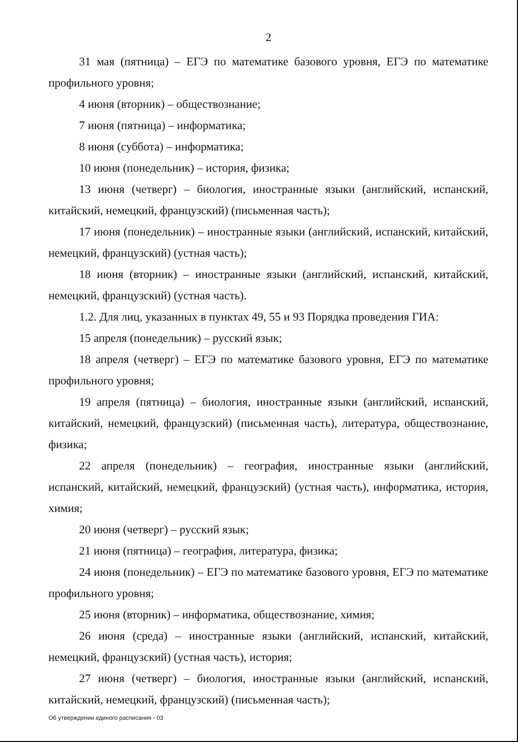2
31 мая (пятница) – ЕГЭ по математике базового уровня, ЕГЭ по математике профильного уровня;
4 июня (вторник) – обществознание;
7 июня (пятница) – информатика;
8 июня (суббота) – информатика;
10 июня (понедельник) – история, физика;
13 июня (четверг) – биология, иностранные языки (английский, испанский, китайский, немецкий, французский) (письменная часть);
17 июня (понедельник) – иностранные языки (английский, испанский, китайский, немецкий, французский) (устная часть);
18 июня (вторник) – иностранные языки (английский, испанский, китайский, немецкий, французский) (устная часть).
1.2. Для лиц, указанных в пунктах 49, 55 и 93 Порядка проведения ГИА:
15 апреля (понедельник) – русский язык;
18 апреля (четверг) – ЕГЭ по математике базового уровня, ЕГЭ по математике профильного уровня;
19 апреля (пятница) – биология, иностранные языки (английский, испанский, китайский, немецкий, французский) (письменная часть), литература, обществознание, физика;
22 апреля (понедельник) – география, иностранные языки (английский, испанский, китайский, немецкий, французский) (устная часть), информатика, история, химия;
20 июня (четверг) – русский язык;
21 июня (пятница) – география, литература, физика;
24 июня (понедельник) – ЕГЭ по математике базового уровня, ЕГЭ по математике профильного уровня;
25 июня (вторник) – информатика, обществознание, химия;
26 июня (среда) – иностранные языки (английский, испанский, китайский, немецкий, французский) (устная часть), история;
27 июня (четверг) – биология, иностранные языки (английский, испанский, китайский, немецкий, французский) (письменная часть);
Об утверждении единого расписания - 03